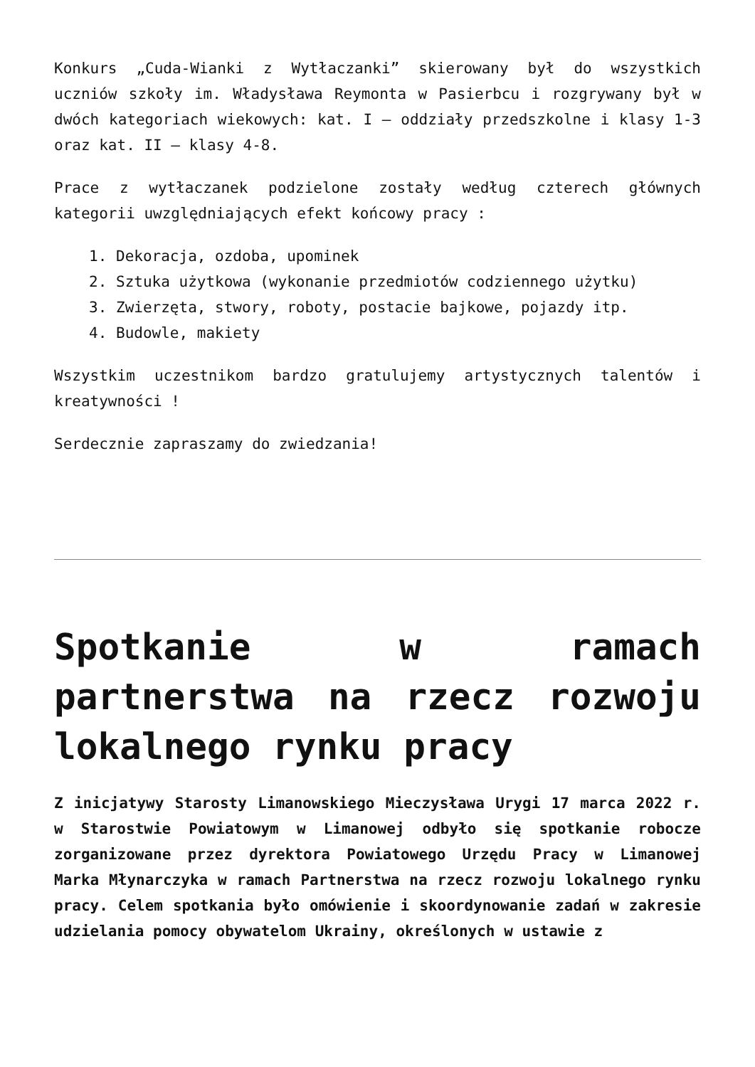Konkurs „Cuda-Wianki z Wytłaczanki” skierowany był do wszystkich uczniów szkoły im. Władysława Reymonta w Pasierbcu i rozgrywany był w dwóch kategoriach wiekowych: kat. I – oddziały przedszkolne i klasy 1-3 oraz kat. II – klasy 4-8.
Prace z wytłaczanek podzielone zostały według czterech głównych kategorii uwzględniających efekt końcowy pracy :
1. Dekoracja, ozdoba, upominek
2. Sztuka użytkowa (wykonanie przedmiotów codziennego użytku)
3. Zwierzęta, stwory, roboty, postacie bajkowe, pojazdy itp.
4. Budowle, makiety
Wszystkim uczestnikom bardzo gratulujemy artystycznych talentów i kreatywności !
Serdecznie zapraszamy do zwiedzania!
Spotkanie w ramach partnerstwa na rzecz rozwoju lokalnego rynku pracy
Z inicjatywy Starosty Limanowskiego Mieczysława Urygi 17 marca 2022 r. w Starostwie Powiatowym w Limanowej odbyło się spotkanie robocze zorganizowane przez dyrektora Powiatowego Urzędu Pracy w Limanowej Marka Młynarczyka w ramach Partnerstwa na rzecz rozwoju lokalnego rynku pracy. Celem spotkania było omówienie i skoordynowanie zadań w zakresie udzielania pomocy obywatelom Ukrainy, określonych w ustawie z